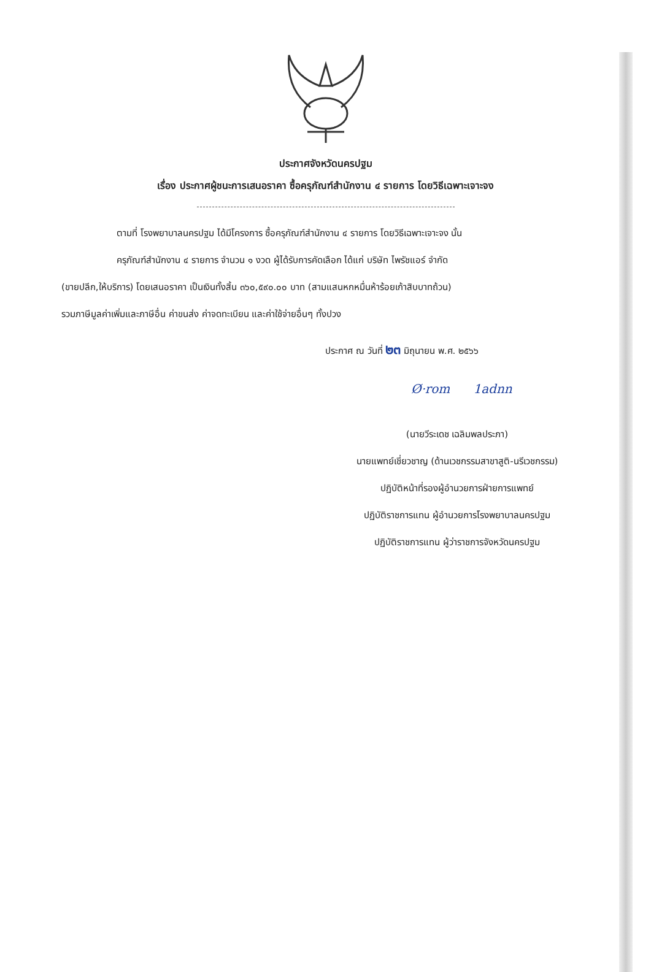ประกาศจังหวัดนครปฐม
เรื่อง ประกาศผู้ชนะการเสนอราคา ซื้อครุภัณฑ์สำนักงาน ๔ รายการ โดยวิธีเฉพาะเจาะจง
ตามที่ โรงพยาบาลนครปฐม ได้มีโครงการ ซื้อครุภัณฑ์สำนักงาน ๔ รายการ โดยวิธีเฉพาะเจาะจง นั้น
ครุภัณฑ์สำนักงาน ๔ รายการ จำนวน ๑ งวด ผู้ได้รับการคัดเลือก ได้แก่ บริษัท ไพรัชแอร์ จำกัด
(ขายปลีก,ให้บริการ) โดยเสนอราคา เป็นเงินทั้งสิ้น ๓๖๐,๕๙๐.๐๐ บาท (สามแสนหกหมื่นห้าร้อยเก้าสิบบาทถ้วน)
รวมภาษีมูลค่าเพิ่มและภาษีอื่น ค่าขนส่ง ค่าจดทะเบียน และค่าใช้จ่ายอื่นๆ ทั้งปวง
ประกาศ ณ วันที่ ๒๓ มิถุนายน พ.ศ. ๒๕๖๖
Ø·rom 1adnn
(นายวีระเดช เฉลิมพลประภา)
นายแพทย์เชี่ยวชาญ (ด้านเวชกรรมสาขาสูติ-นรีเวชกรรม)
ปฏิบัติหน้าที่รองผู้อำนวยการฝ่ายการแพทย์
ปฏิบัติราชการแทน ผู้อำนวยการโรงพยาบาลนครปฐม
ปฏิบัติราชการแทน ผู้ว่าราชการจังหวัดนครปฐม